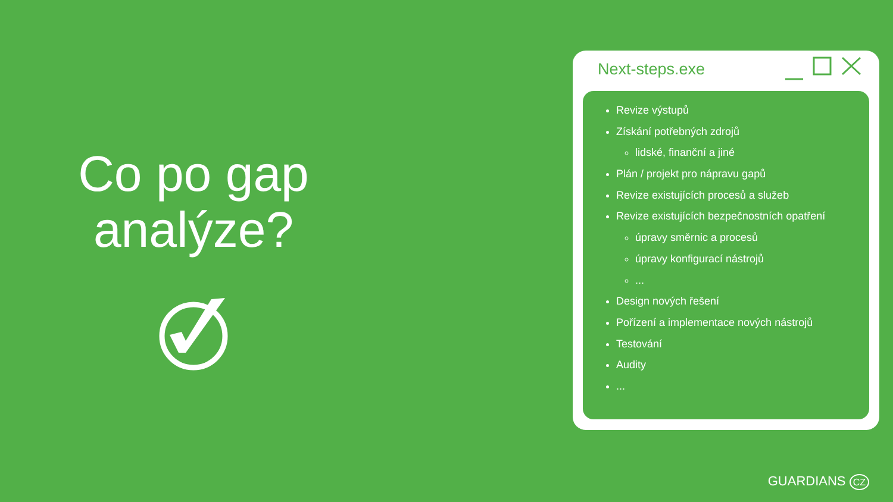Co po gap analýze?
Next-steps.exe
Revize výstupů
Získání potřebných zdrojů
lidské, finanční a jiné
Plán / projekt pro nápravu gapů
Revize existujících procesů a služeb
Revize existujících bezpečnostních opatření
úpravy směrnic a procesů
úpravy konfigurací nástrojů
...
Design nových řešení
Pořízení a implementace nových nástrojů
Testování
Audity
...
GUARDIANS CZ